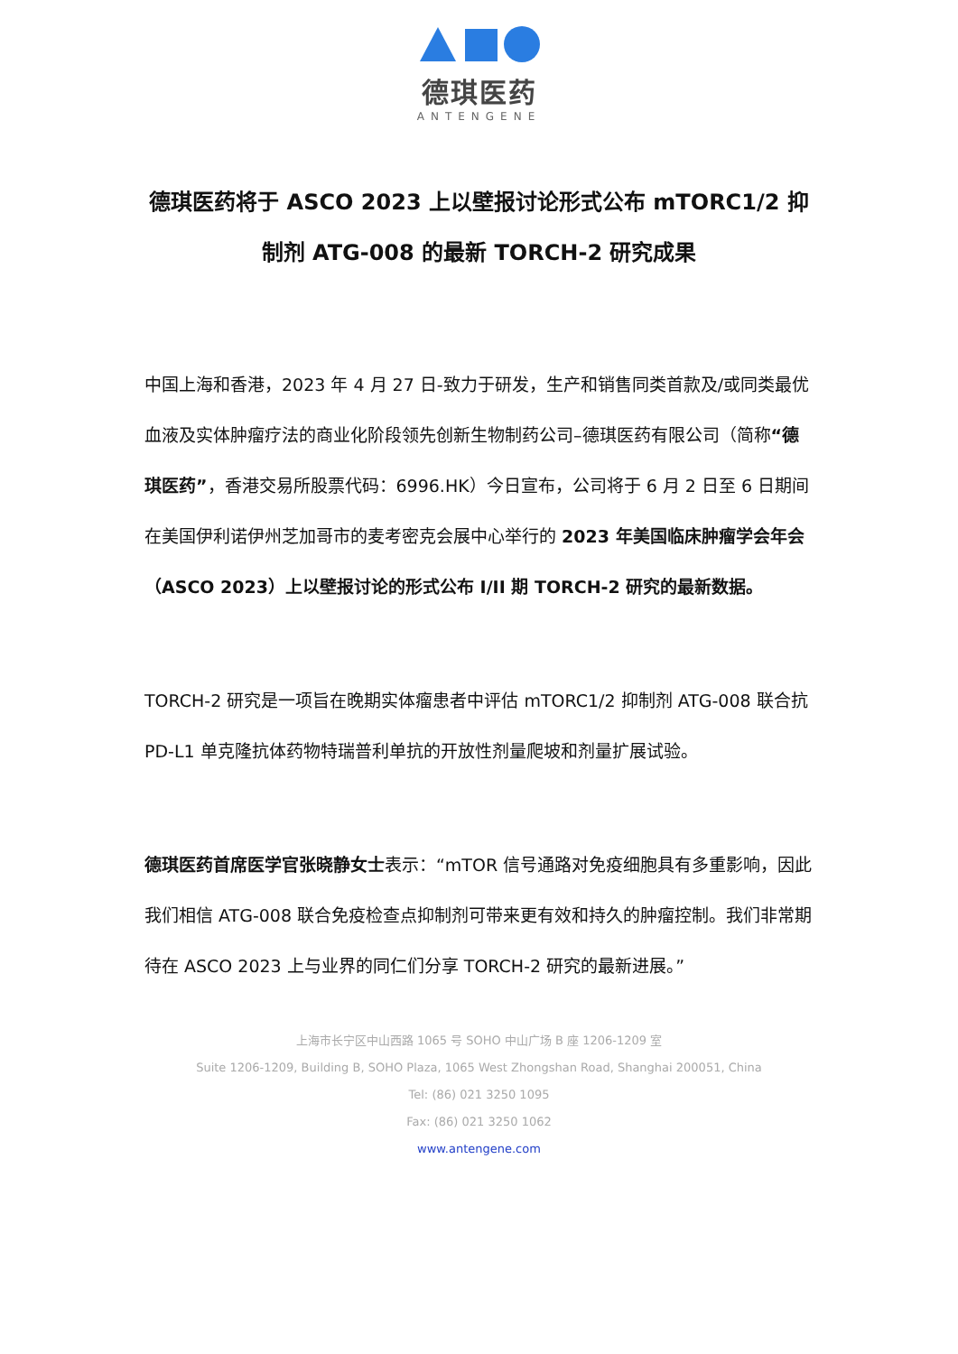德琪医药
ANTENGENE
德琪医药将于 ASCO 2023 上以壁报讨论形式公布 mTORC1/2 抑制剂 ATG-008 的最新 TORCH-2 研究成果
中国上海和香港，2023 年 4 月 27 日-致力于研发，生产和销售同类首款及/或同类最优血液及实体肿瘤疗法的商业化阶段领先创新生物制药公司–德琪医药有限公司（简称“德琪医药”，香港交易所股票代码：6996.HK）今日宣布，公司将于 6 月 2 日至 6 日期间在美国伊利诺伊州芝加哥市的麦考密克会展中心举行的 2023 年美国临床肿瘤学会年会（ASCO 2023）上以壁报讨论的形式公布 I/II 期 TORCH-2 研究的最新数据。
TORCH-2 研究是一项旨在晚期实体瘤患者中评估 mTORC1/2 抑制剂 ATG-008 联合抗 PD-L1 单克隆抗体药物特瑞普利单抗的开放性剂量爬坡和剂量扩展试验。
德琪医药首席医学官张晓静女士表示：“mTOR 信号通路对免疫细胞具有多重影响，因此我们相信 ATG-008 联合免疫检查点抑制剂可带来更有效和持久的肿瘤控制。我们非常期待在 ASCO 2023 上与业界的同仁们分享 TORCH-2 研究的最新进展。”
上海市长宁区中山西路 1065 号 SOHO 中山广场 B 座 1206-1209 室
Suite 1206-1209, Building B, SOHO Plaza, 1065 West Zhongshan Road, Shanghai 200051, China
Tel: (86) 021 3250 1095
Fax: (86) 021 3250 1062
www.antengene.com